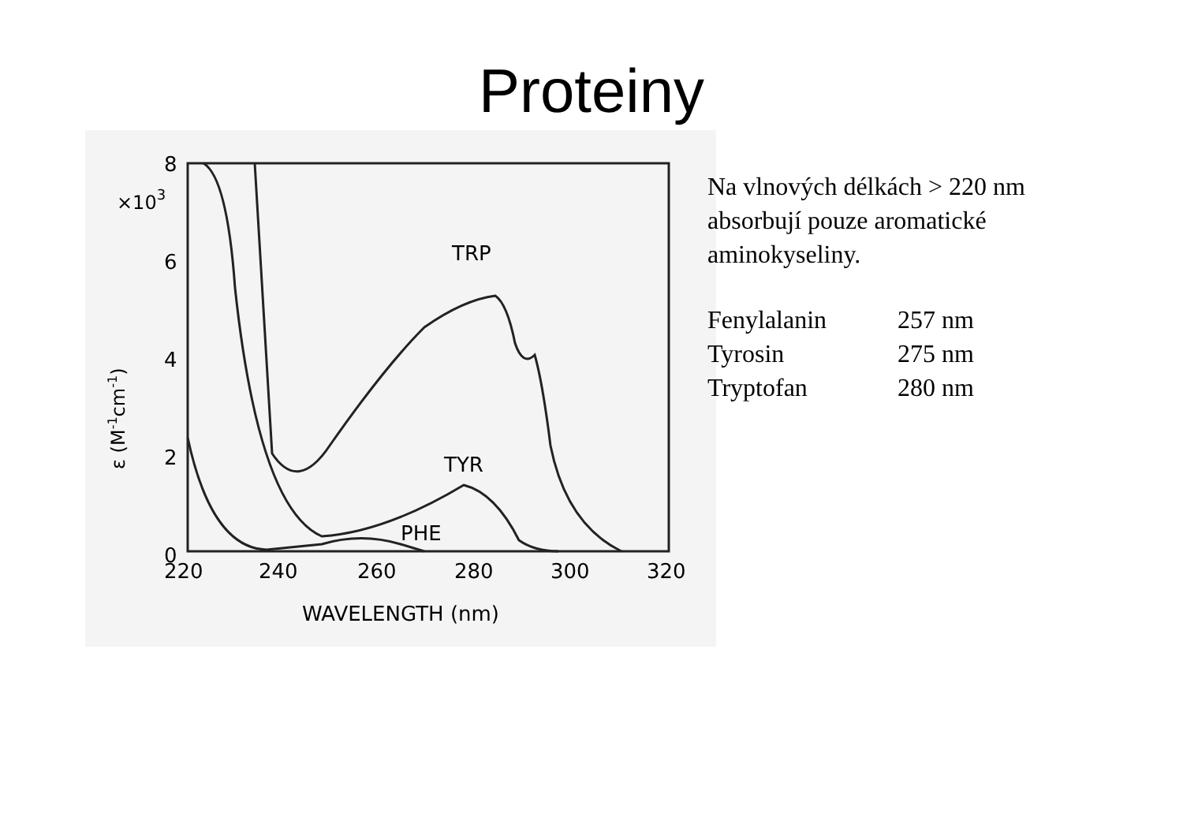Proteiny
8
6
4
2
0
×103
ε (M-1cm-1)
220
240
260
280
300
320
WAVELENGTH (nm)
TRP
TYR
PHE
Na vlnových délkách > 220 nm
absorbují pouze aromatické
aminokyseliny.
| Fenylalanin | 257 nm |
| Tyrosin | 275 nm |
| Tryptofan | 280 nm |